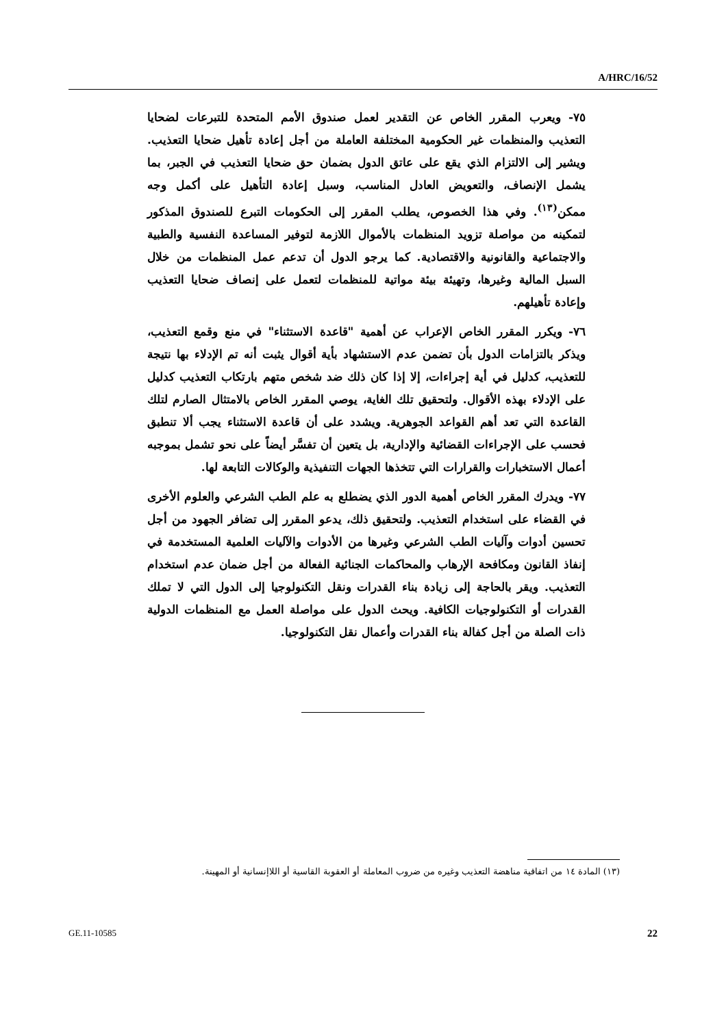A/HRC/16/52
٧٥- ويعرب المقرر الخاص عن التقدير لعمل صندوق الأمم المتحدة للتبرعات لضحايا التعذيب والمنظمات غير الحكومية المختلفة العاملة من أجل إعادة تأهيل ضحايا التعذيب. ويشير إلى الالتزام الذي يقع على عاتق الدول بضمان حق ضحايا التعذيب في الجبر، بما يشمل الإنصاف، والتعويض العادل المناسب، وسبل إعادة التأهيل على أكمل وجه ممكن<sup>(١٣)</sup>. وفي هذا الخصوص، يطلب المقرر إلى الحكومات التبرع للصندوق المذكور لتمكينه من مواصلة تزويد المنظمات بالأموال اللازمة لتوفير المساعدة النفسية والطبية والاجتماعية والقانونية والاقتصادية. كما يرجو الدول أن تدعم عمل المنظمات من خلال السبل المالية وغيرها، وتهيئة بيئة مواتية للمنظمات لتعمل على إنصاف ضحايا التعذيب وإعادة تأهيلهم.
٧٦- ويكرر المقرر الخاص الإعراب عن أهمية "قاعدة الاستثناء" في منع وقمع التعذيب، ويذكر بالتزامات الدول بأن تضمن عدم الاستشهاد بأية أقوال يثبت أنه تم الإدلاء بها نتيجة للتعذيب، كدليل في أية إجراءات، إلا إذا كان ذلك ضد شخص متهم بارتكاب التعذيب كدليل على الإدلاء بهذه الأقوال. ولتحقيق تلك الغاية، يوصي المقرر الخاص بالامتثال الصارم لتلك القاعدة التي تعد أهم القواعد الجوهرية. ويشدد على أن قاعدة الاستثناء يجب ألا تنطبق فحسب على الإجراءات القضائية والإدارية، بل يتعين أن تفسَّر أيضاً على نحو تشمل بموجبه أعمال الاستخبارات والقرارات التي تتخذها الجهات التنفيذية والوكالات التابعة لها.
٧٧- ويدرك المقرر الخاص أهمية الدور الذي يضطلع به علم الطب الشرعي والعلوم الأخرى في القضاء على استخدام التعذيب. ولتحقيق ذلك، يدعو المقرر إلى تضافر الجهود من أجل تحسين أدوات وآليات الطب الشرعي وغيرها من الأدوات والآليات العلمية المستخدمة في إنفاذ القانون ومكافحة الإرهاب والمحاكمات الجنائية الفعالة من أجل ضمان عدم استخدام التعذيب. ويقر بالحاجة إلى زيادة بناء القدرات ونقل التكنولوجيا إلى الدول التي لا تملك القدرات أو التكنولوجيات الكافية. ويحث الدول على مواصلة العمل مع المنظمات الدولية ذات الصلة من أجل كفالة بناء القدرات وأعمال نقل التكنولوجيا.
(١٣) المادة ١٤ من اتفاقية مناهضة التعذيب وغيره من ضروب المعاملة أو العقوبة القاسية أو اللاإنسانية أو المهينة.
GE.11-10585 22